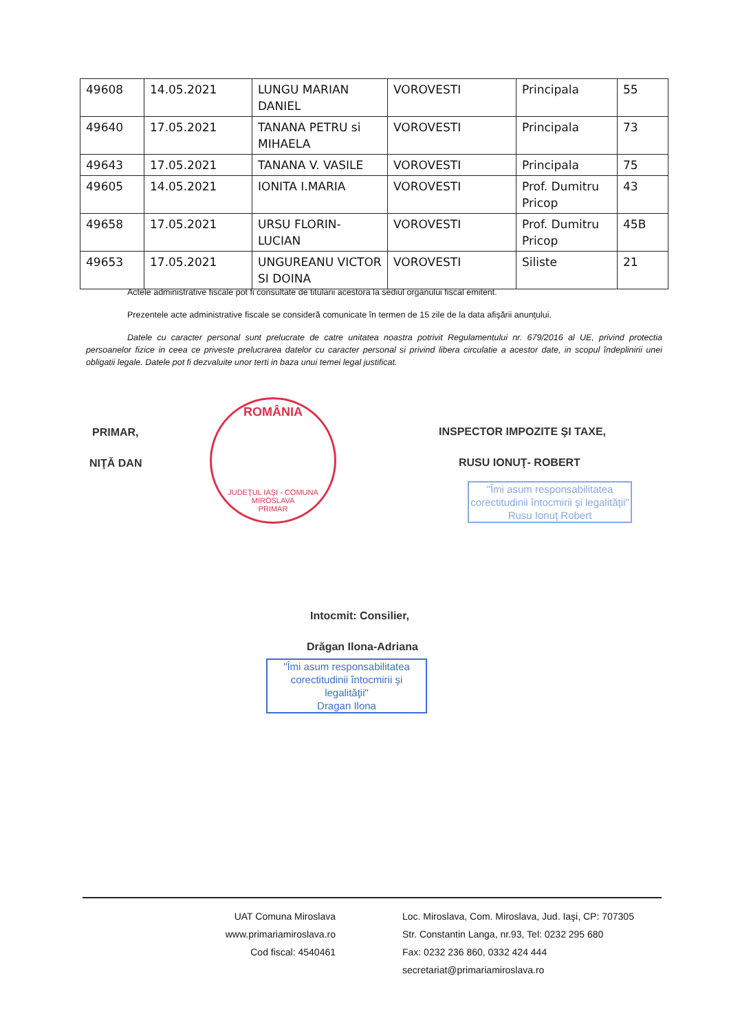| 49608 | 14.05.2021 | LUNGU MARIAN DANIEL | VOROVESTI | Principala | 55 |
| 49640 | 17.05.2021 | TANANA PETRU si MIHAELA | VOROVESTI | Principala | 73 |
| 49643 | 17.05.2021 | TANANA V. VASILE | VOROVESTI | Principala | 75 |
| 49605 | 14.05.2021 | IONITA I.MARIA | VOROVESTI | Prof. Dumitru Pricop | 43 |
| 49658 | 17.05.2021 | URSU FLORIN-LUCIAN | VOROVESTI | Prof. Dumitru Pricop | 45B |
| 49653 | 17.05.2021 | UNGUREANU VICTOR SI DOINA | VOROVESTI | Siliste | 21 |
Actele administrative fiscale pot fi consultate de titularii acestora la sediul organului fiscal emitent.
Prezentele acte administrative fiscale se consideră comunicate în termen de 15 zile de la data afişării anunţului.
Datele cu caracter personal sunt prelucrate de catre unitatea noastra potrivit Regulamentului nr. 679/2016 al UE, privind protectia persoanelor fizice in ceea ce priveste prelucrarea datelor cu caracter personal si privind libera circulatie a acestor date, in scopul îndeplinirii unei obligatii legale. Datele pot fi dezvaluite unor terti in baza unui temei legal justificat.
PRIMAR,
NIŢĂ DAN
ROMÂNIA
JUDEŢUL IAŞI - COMUNA MIROSLAVA
PRIMAR
INSPECTOR IMPOZITE ŞI TAXE,
RUSU IONUŢ- ROBERT
"Îmi asum responsabilitatea corectitudinii întocmirii şi legalităţii"
Rusu Ionuţ Robert
Intocmit: Consilier,
Drăgan Ilona-Adriana
"Îmi asum responsabilitatea corectitudinii întocmirii şi legalităţii"
Dragan Ilona
UAT Comuna Miroslava
www.primariamiroslava.ro
Cod fiscal: 4540461
Loc. Miroslava, Com. Miroslava, Jud. Iaşi, CP: 707305
Str. Constantin Langa, nr.93, Tel: 0232 295 680
Fax: 0232 236 860, 0332 424 444
secretariat@primariamiroslava.ro